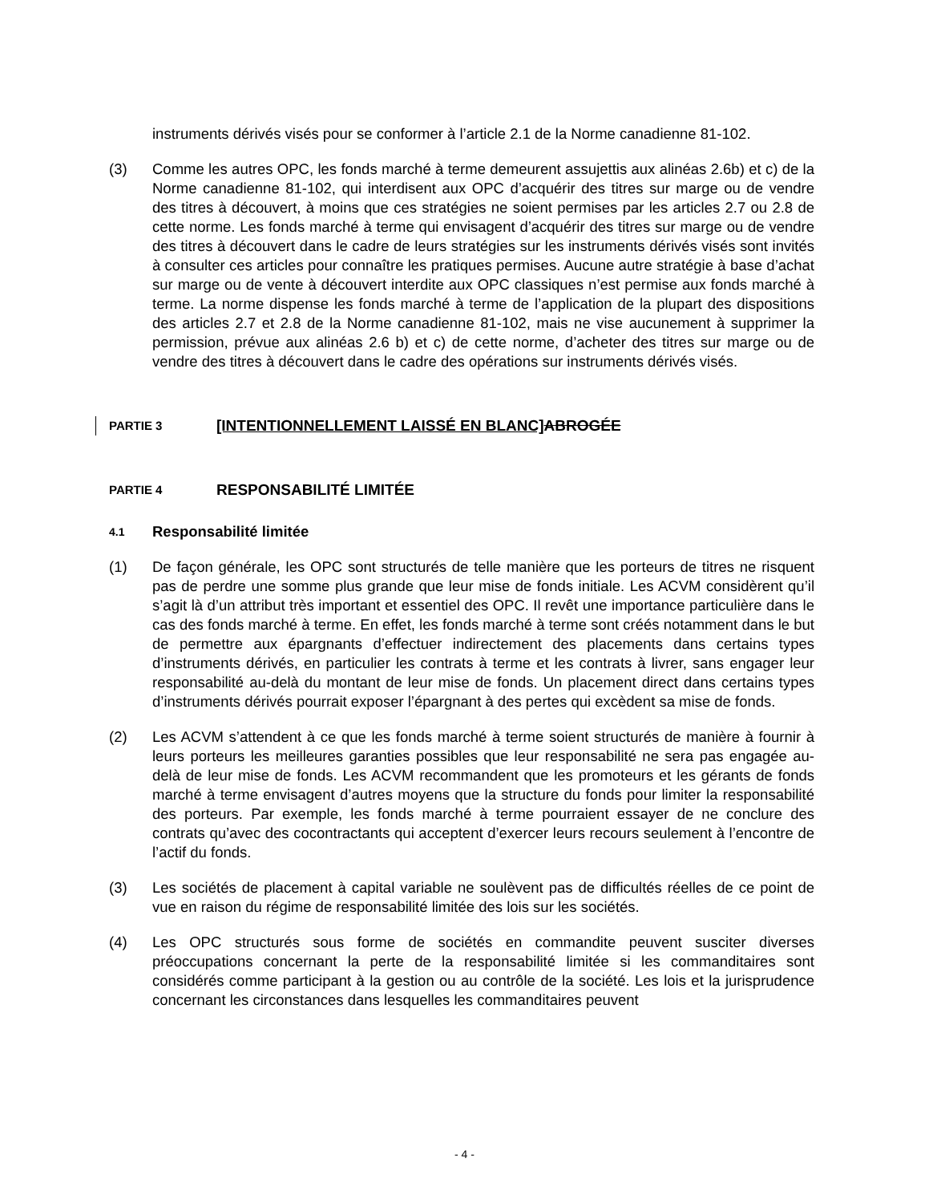instruments dérivés visés pour se conformer à l’article 2.1 de la Norme canadienne 81-102.
(3) Comme les autres OPC, les fonds marché à terme demeurent assujettis aux alinéas 2.6b) et c) de la Norme canadienne 81-102, qui interdisent aux OPC d’acquérir des titres sur marge ou de vendre des titres à découvert, à moins que ces stratégies ne soient permises par les articles 2.7 ou 2.8 de cette norme. Les fonds marché à terme qui envisagent d’acquérir des titres sur marge ou de vendre des titres à découvert dans le cadre de leurs stratégies sur les instruments dérivés visés sont invités à consulter ces articles pour connaître les pratiques permises. Aucune autre stratégie à base d’achat sur marge ou de vente à découvert interdite aux OPC classiques n’est permise aux fonds marché à terme. La norme dispense les fonds marché à terme de l’application de la plupart des dispositions des articles 2.7 et 2.8 de la Norme canadienne 81-102, mais ne vise aucunement à supprimer la permission, prévue aux alinéas 2.6 b) et c) de cette norme, d’acheter des titres sur marge ou de vendre des titres à découvert dans le cadre des opérations sur instruments dérivés visés.
PARTIE 3 [INTENTIONNELLEMENT LAISSÉ EN BLANC] ABROGÉE
PARTIE 4 RESPONSABILITÉ LIMITÉE
4.1 Responsabilité limitée
(1) De façon générale, les OPC sont structurés de telle manière que les porteurs de titres ne risquent pas de perdre une somme plus grande que leur mise de fonds initiale. Les ACVM considèrent qu’il s’agit là d’un attribut très important et essentiel des OPC. Il revêt une importance particulière dans le cas des fonds marché à terme. En effet, les fonds marché à terme sont créés notamment dans le but de permettre aux épargnants d’effectuer indirectement des placements dans certains types d’instruments dérivés, en particulier les contrats à terme et les contrats à livrer, sans engager leur responsabilité au-delà du montant de leur mise de fonds. Un placement direct dans certains types d’instruments dérivés pourrait exposer l’épargnant à des pertes qui excèdent sa mise de fonds.
(2) Les ACVM s’attendent à ce que les fonds marché à terme soient structurés de manière à fournir à leurs porteurs les meilleures garanties possibles que leur responsabilité ne sera pas engagée au-delà de leur mise de fonds. Les ACVM recommandent que les promoteurs et les gérants de fonds marché à terme envisagent d’autres moyens que la structure du fonds pour limiter la responsabilité des porteurs. Par exemple, les fonds marché à terme pourraient essayer de ne conclure des contrats qu’avec des cocontractants qui acceptent d’exercer leurs recours seulement à l’encontre de l’actif du fonds.
(3) Les sociétés de placement à capital variable ne soulèvent pas de difficultés réelles de ce point de vue en raison du régime de responsabilité limitée des lois sur les sociétés.
(4) Les OPC structurés sous forme de sociétés en commandite peuvent susciter diverses préoccupations concernant la perte de la responsabilité limitée si les commanditaires sont considérés comme participant à la gestion ou au contrôle de la société. Les lois et la jurisprudence concernant les circonstances dans lesquelles les commanditaires peuvent
- 4 -